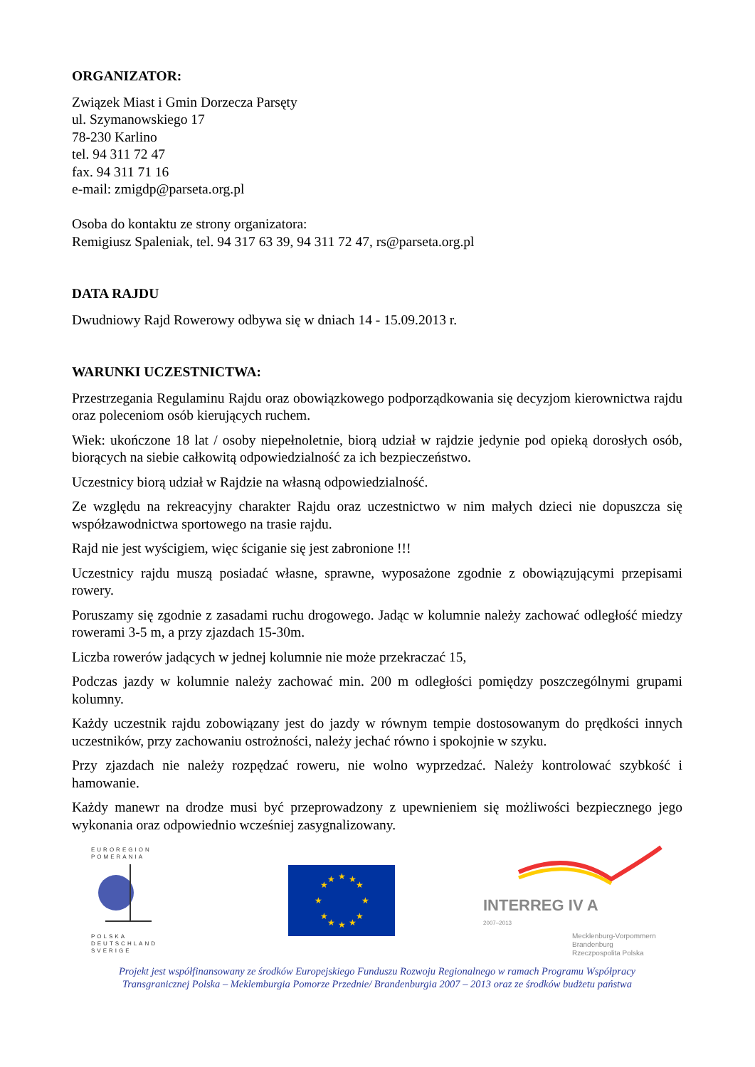ORGANIZATOR:
Związek Miast i Gmin Dorzecza Parsęty
ul. Szymanowskiego 17
78-230 Karlino
tel. 94 311 72 47
fax. 94 311 71 16
e-mail: zmigdp@parseta.org.pl
Osoba do kontaktu ze strony organizatora:
Remigiusz Spaleniak, tel. 94 317 63 39, 94 311 72 47, rs@parseta.org.pl
DATA RAJDU
Dwudniowy Rajd Rowerowy odbywa się w dniach 14 - 15.09.2013 r.
WARUNKI UCZESTNICTWA:
Przestrzegania Regulaminu Rajdu oraz obowiązkowego podporządkowania się decyzjom kierownictwa rajdu oraz poleceniom osób kierujących ruchem.
Wiek: ukończone 18 lat / osoby niepełnoletnie, biorą udział w rajdzie jedynie pod opieką dorosłych osób, biorących na siebie całkowitą odpowiedzialność za ich bezpieczeństwo.
Uczestnicy biorą udział w Rajdzie na własną odpowiedzialność.
Ze względu na rekreacyjny charakter Rajdu oraz uczestnictwo w nim małych dzieci nie dopuszcza się współzawodnictwa sportowego na trasie rajdu.
Rajd nie jest wyścigiem, więc ściganie się jest zabronione !!!
Uczestnicy rajdu muszą posiadać własne, sprawne, wyposażone zgodnie z obowiązującymi przepisami rowery.
Poruszamy się zgodnie z zasadami ruchu drogowego. Jadąc w kolumnie należy zachować odległość miedzy rowerami 3-5 m, a przy zjazdach 15-30m.
Liczba rowerów jadących w jednej kolumnie nie może przekraczać 15,
Podczas jazdy w kolumnie należy zachować min. 200 m odległości pomiędzy poszczególnymi grupami kolumny.
Każdy uczestnik rajdu zobowiązany jest do jazdy w równym tempie dostosowanym do prędkości innych uczestników, przy zachowaniu ostrożności, należy jechać równo i spokojnie w szyku.
Przy zjazdach nie należy rozpędzać roweru, nie wolno wyprzedzać. Należy kontrolować szybkość i hamowanie.
Każdy manewr na drodze musi być przeprowadzony z upewnieniem się możliwości bezpiecznego jego wykonania oraz odpowiednio wcześniej zasygnalizowany.
EUROREGION
POMERANIA
POLSKA
DEUTSCHLAND
SVERIGE
★
★
★
★
★
★
★
★
★
★
★
★
INTERREG IV A
2007–2013
Mecklenburg-Vorpommern
Brandenburg
Rzeczpospolita Polska
Projekt jest współfinansowany ze środków Europejskiego Funduszu Rozwoju Regionalnego w ramach Programu Współpracy
Transgranicznej Polska – Meklemburgia Pomorze Przednie/ Brandenburgia 2007 – 2013 oraz ze środków budżetu państwa